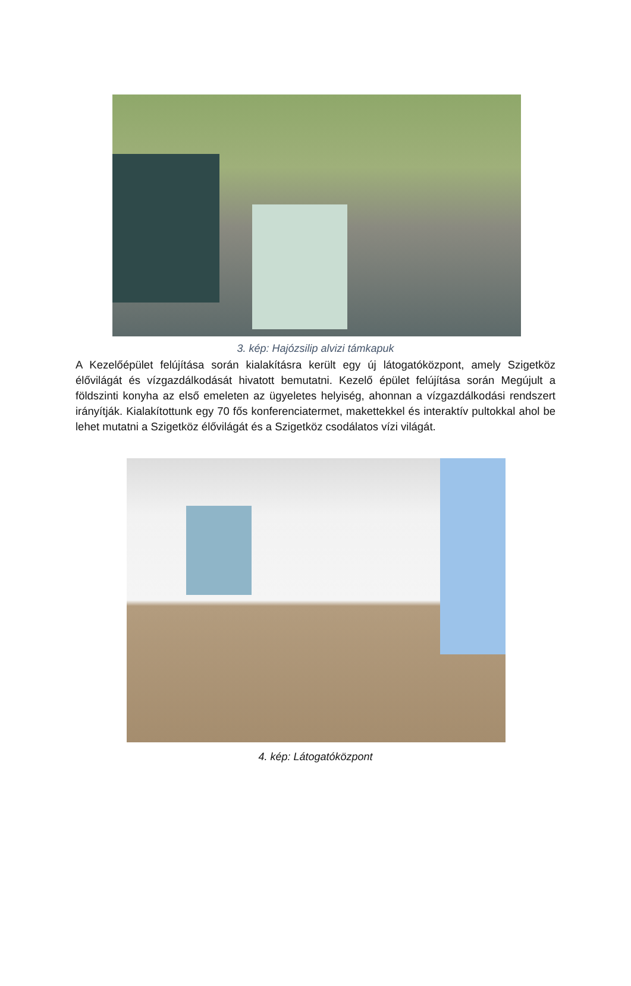3. kép: Hajózsilip alvizi támkapuk
A Kezelőépület felújítása során kialakításra került egy új látogatóközpont, amely Szigetköz élővilágát és vízgazdálkodását hivatott bemutatni. Kezelő épület felújítása során Megújult a földszinti konyha az első emeleten az ügyeletes helyiség, ahonnan a vízgazdálkodási rendszert irányítják. Kialakítottunk egy 70 fős konferenciatermet, makettekkel és interaktív pultokkal ahol be lehet mutatni a Szigetköz élővilágát és a Szigetköz csodálatos vízi világát.
4. kép: Látogatóközpont